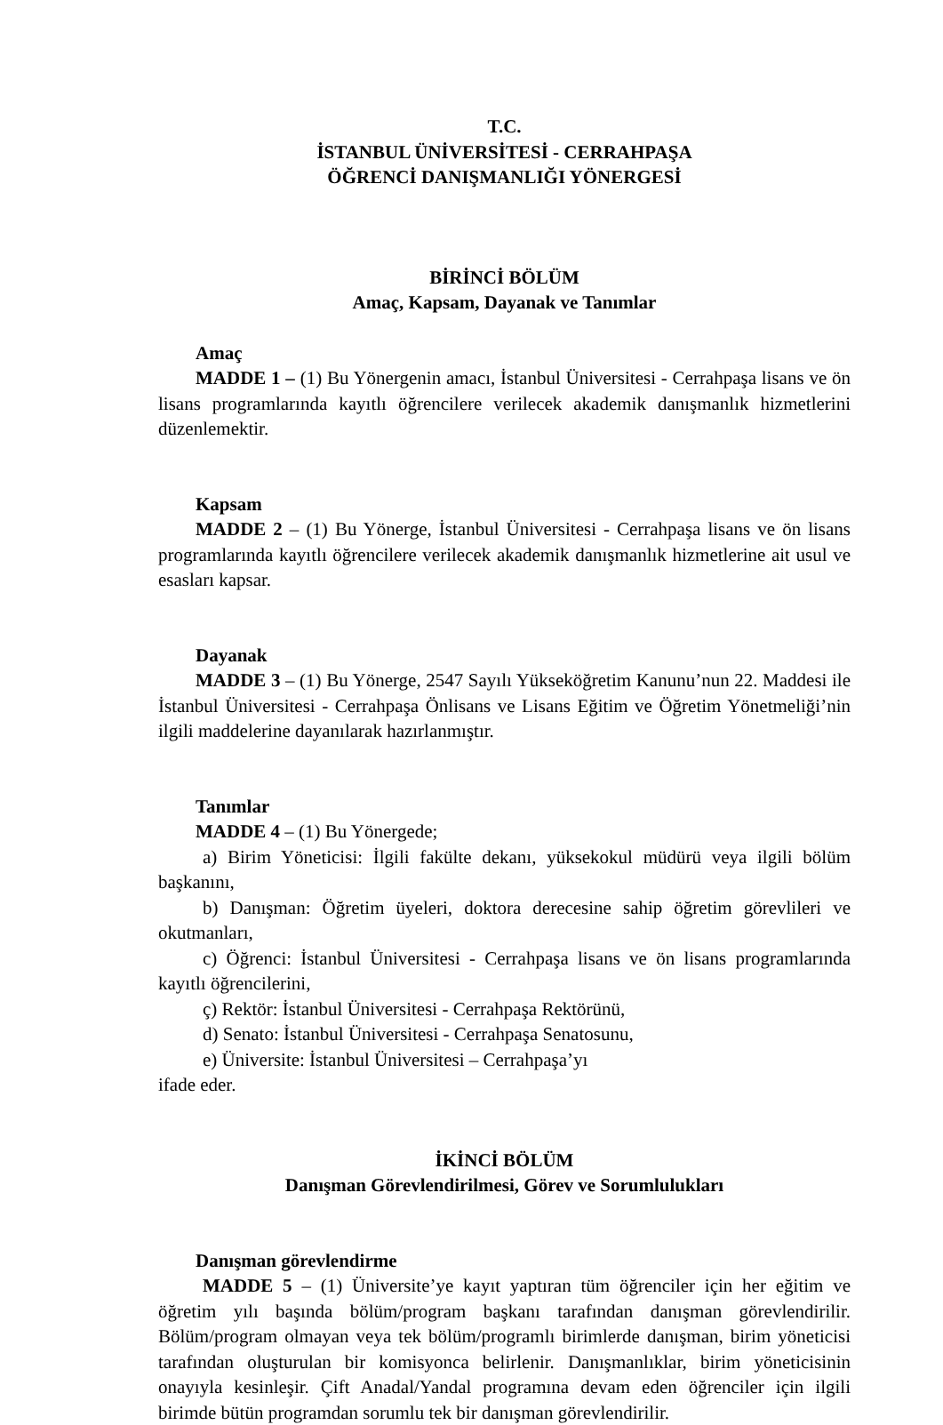T.C.
İSTANBUL ÜNİVERSİTESİ - CERRAHPAŞA
ÖĞRENCİ DANIŞMANLIĞI YÖNERGESİ
BİRİNCİ BÖLÜM
Amaç, Kapsam, Dayanak ve Tanımlar
Amaç
MADDE 1 – (1) Bu Yönergenin amacı, İstanbul Üniversitesi - Cerrahpaşa lisans ve ön lisans programlarında kayıtlı öğrencilere verilecek akademik danışmanlık hizmetlerini düzenlemektir.
Kapsam
MADDE 2 – (1) Bu Yönerge, İstanbul Üniversitesi - Cerrahpaşa lisans ve ön lisans programlarında kayıtlı öğrencilere verilecek akademik danışmanlık hizmetlerine ait usul ve esasları kapsar.
Dayanak
MADDE 3 – (1) Bu Yönerge, 2547 Sayılı Yükseköğretim Kanunu’nun 22. Maddesi ile İstanbul Üniversitesi - Cerrahpaşa Önlisans ve Lisans Eğitim ve Öğretim Yönetmeliği’nin ilgili maddelerine dayanılarak hazırlanmıştır.
Tanımlar
MADDE 4 – (1) Bu Yönergede;
a) Birim Yöneticisi: İlgili fakülte dekanı, yüksekokul müdürü veya ilgili bölüm başkanını,
b) Danışman: Öğretim üyeleri, doktora derecesine sahip öğretim görevlileri ve okutmanları,
c) Öğrenci: İstanbul Üniversitesi - Cerrahpaşa lisans ve ön lisans programlarında kayıtlı öğrencilerini,
ç) Rektör: İstanbul Üniversitesi - Cerrahpaşa Rektörünü,
d) Senato: İstanbul Üniversitesi - Cerrahpaşa Senatosunu,
e) Üniversite: İstanbul Üniversitesi – Cerrahpaşa’yı
ifade eder.
İKİNCİ BÖLÜM
Danışman Görevlendirilmesi, Görev ve Sorumlulukları
Danışman görevlendirme
MADDE 5 – (1) Üniversite’ye kayıt yaptıran tüm öğrenciler için her eğitim ve öğretim yılı başında bölüm/program başkanı tarafından danışman görevlendirilir. Bölüm/program olmayan veya tek bölüm/programlı birimlerde danışman, birim yöneticisi tarafından oluşturulan bir komisyonca belirlenir. Danışmanlıklar, birim yöneticisinin onayıyla kesinleşir. Çift Anadal/Yandal programına devam eden öğrenciler için ilgili birimde bütün programdan sorumlu tek bir danışman görevlendirilir.